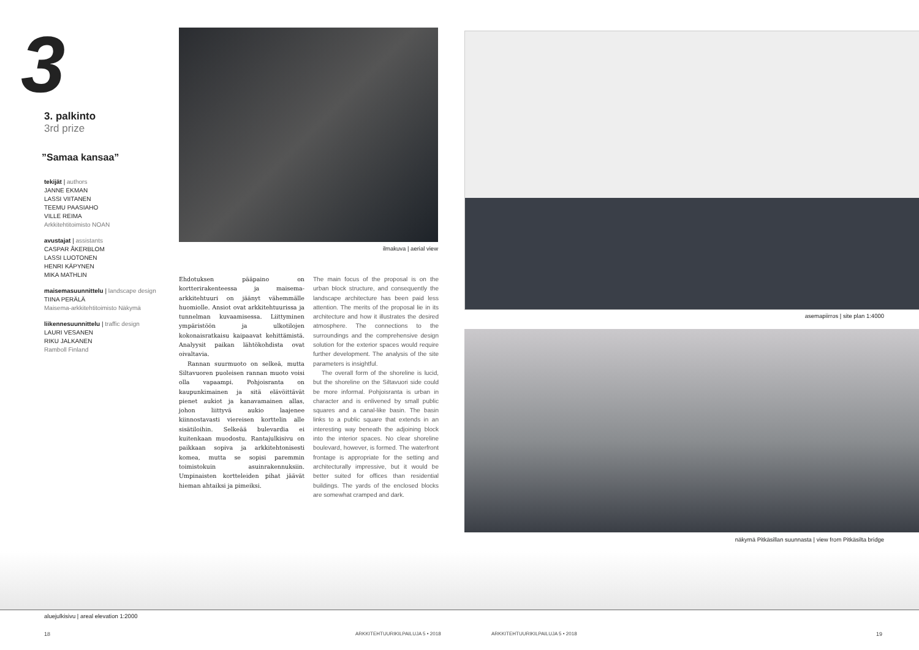3
3. palkinto
3rd prize
”Samaa kansaa”
tekijät | authors
JANNE EKMAN
LASSI VIITANEN
TEEMU PAASIAHO
VILLE REIMA
Arkkitehtitoimisto NOAN
avustajat | assistants
CASPAR ÅKERBLOM
LASSI LUOTONEN
HENRI KÄPYNEN
MIKA MATHLIN
maisemasuunnittelu | landscape design
TIINA PERÄLÄ
Maisema-arkkitehtitoimisto Näkymä
liikennesuunnittelu | traffic design
LAURI VESANEN
RIKU JALKANEN
Ramboll Finland
ilmakuva | aerial view
Ehdotuksen pääpaino on kortterirakenteessa ja maisema-arkkitehtuuri on jäänyt vähemmälle huomiolle. Ansiot ovat arkkitehtuurissa ja tunnelman kuvaamisessa. Liittyminen ympäristöön ja ulkotilojen kokonaisratkaisu kaipaavat kehittämistä. Analyysit paikan lähtökohdista ovat oivaltavia.
Rannan suurmuoto on selkeä, mutta Siltavuoren puoleisen rannan muoto voisi olla vapaampi. Pohjoisranta on kaupunkimainen ja sitä elävöittävät pienet aukiot ja kanavamainen allas, johon liittyvä aukio laajenee kiinnostavasti viereisen korttelin alle sisätiloihin. Selkeää bulevardia ei kuitenkaan muodostu. Rantajulkisivu on paikkaan sopiva ja arkkitehtonisesti komea, mutta se sopisi paremmin toimistokuin asuinrakennuksiin. Umpinaisten kortteleiden pihat jäävät hieman ahtaiksi ja pimeiksi.
The main focus of the proposal is on the urban block structure, and consequently the landscape architecture has been paid less attention. The merits of the proposal lie in its architecture and how it illustrates the desired atmosphere. The connections to the surroundings and the comprehensive design solution for the exterior spaces would require further development. The analysis of the site parameters is insightful.
The overall form of the shoreline is lucid, but the shoreline on the Siltavuori side could be more informal. Pohjoisranta is urban in character and is enlivened by small public squares and a canal-like basin. The basin links to a public square that extends in an interesting way beneath the adjoining block into the interior spaces. No clear shoreline boulevard, however, is formed. The waterfront frontage is appropriate for the setting and architecturally impressive, but it would be better suited for offices than residential buildings. The yards of the enclosed blocks are somewhat cramped and dark.
aluejulkisivu | areal elevation 1:2000
18
ARKKITEHTUURIKILPAILUJA 5 • 2018
asemapiirros | site plan 1:4000
näkymä Pitkäsillan suunnasta | view from Pitkäsilta bridge
ARKKITEHTUURIKILPAILUJA 5 • 2018
19